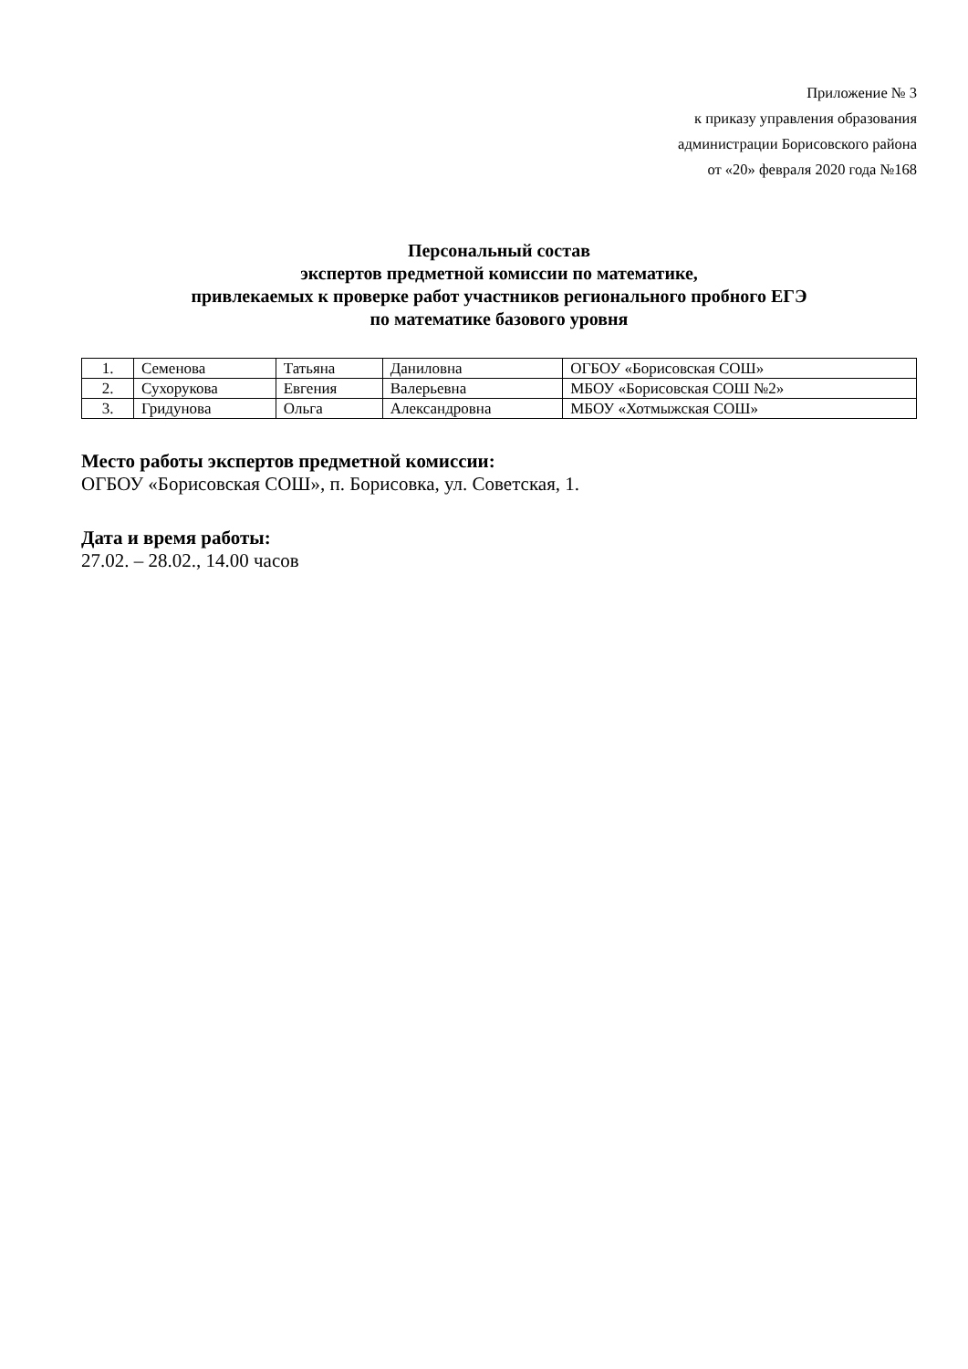Приложение № 3
к приказу управления образования
администрации Борисовского района
от «20» февраля 2020 года №168
Персональный состав
экспертов предметной комиссии по математике,
привлекаемых к проверке работ участников регионального пробного ЕГЭ
по математике базового уровня
| 1. | Семенова | Татьяна | Даниловна | ОГБОУ «Борисовская СОШ» |
| 2. | Сухорукова | Евгения | Валерьевна | МБОУ «Борисовская СОШ №2» |
| 3. | Гридунова | Ольга | Александровна | МБОУ «Хотмыжская СОШ» |
Место работы экспертов предметной комиссии:
ОГБОУ «Борисовская СОШ», п. Борисовка, ул. Советская, 1.
Дата и время работы:
27.02. – 28.02., 14.00 часов